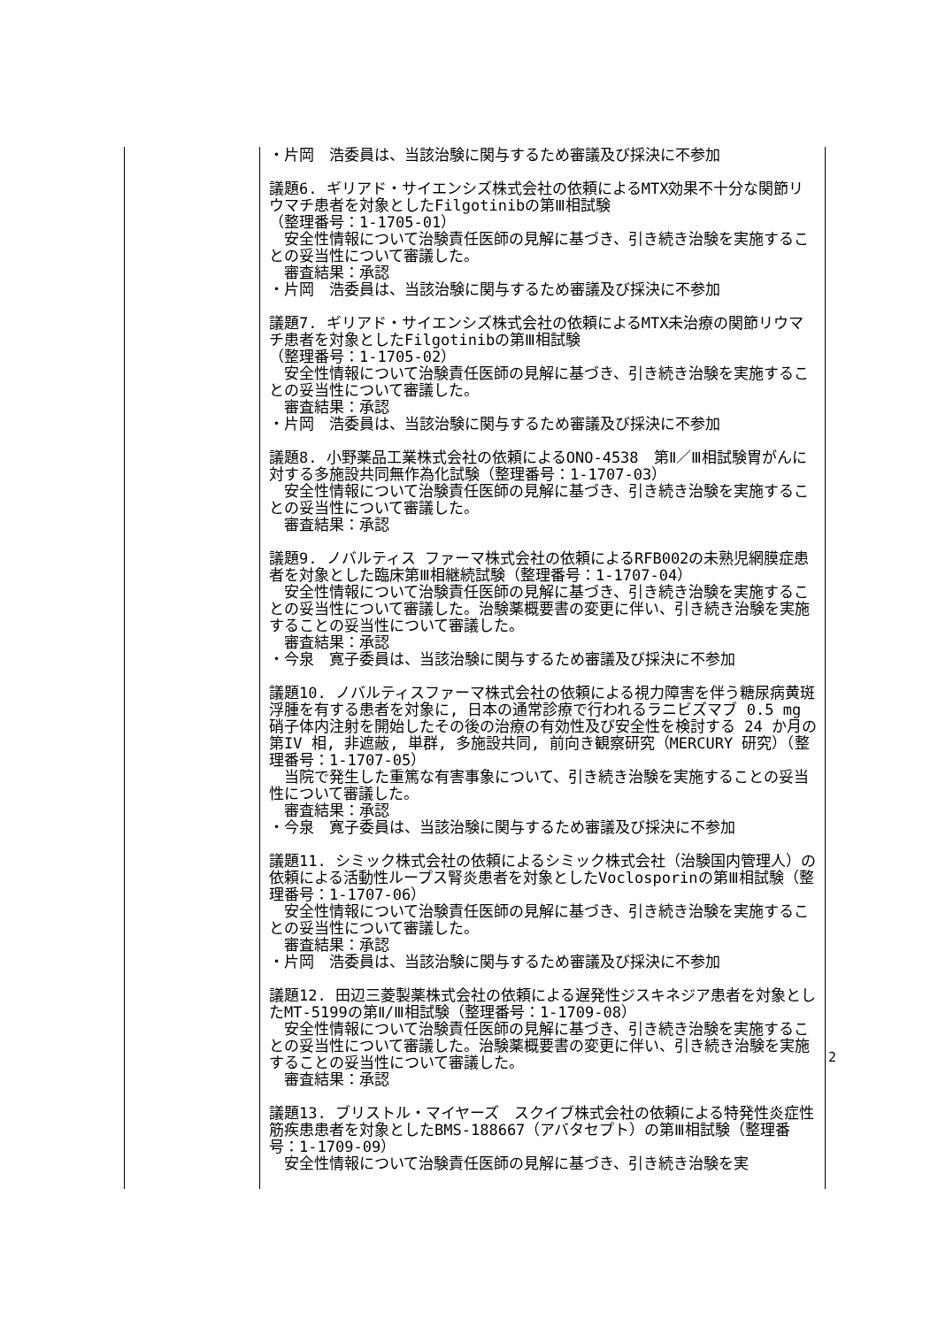| | ・片岡 浩委員は、当該治験に関与するため審議及び採決に不参加 議題6. ギリアド・サイエンシズ株式会社の依頼によるMTX効果不十分な関節リウマチ患者を対象としたFilgotinibの第Ⅲ相試験 （整理番号：1-1705-01） 安全性情報について治験責任医師の見解に基づき、引き続き治験を実施することの妥当性について審議した。 審査結果：承認 ・片岡 浩委員は、当該治験に関与するため審議及び採決に不参加 議題7. ギリアド・サイエンシズ株式会社の依頼によるMTX未治療の関節リウマチ患者を対象としたFilgotinibの第Ⅲ相試験 （整理番号：1-1705-02） 安全性情報について治験責任医師の見解に基づき、引き続き治験を実施することの妥当性について審議した。 審査結果：承認 ・片岡 浩委員は、当該治験に関与するため審議及び採決に不参加 議題8. 小野薬品工業株式会社の依頼によるONO-4538 第Ⅱ／Ⅲ相試験胃がんに対する多施設共同無作為化試験（整理番号：1-1707-03） 安全性情報について治験責任医師の見解に基づき、引き続き治験を実施することの妥当性について審議した。 審査結果：承認 議題9. ノバルティス ファーマ株式会社の依頼によるRFB002の未熟児網膜症患者を対象とした臨床第Ⅲ相継続試験（整理番号：1-1707-04） 安全性情報について治験責任医師の見解に基づき、引き続き治験を実施することの妥当性について審議した。治験薬概要書の変更に伴い、引き続き治験を実施することの妥当性について審議した。 審査結果：承認 ・今泉 寛子委員は、当該治験に関与するため審議及び採決に不参加 議題10. ノバルティスファーマ株式会社の依頼による視力障害を伴う糖尿病黄斑浮腫を有する患者を対象に, 日本の通常診療で行われるラニビズマブ 0.5 mg 硝子体内注射を開始したその後の治療の有効性及び安全性を検討する 24 か月の第IV 相, 非遮蔽, 単群, 多施設共同, 前向き観察研究（MERCURY 研究）（整理番号：1-1707-05） 当院で発生した重篤な有害事象について、引き続き治験を実施することの妥当性について審議した。 審査結果：承認 ・今泉 寛子委員は、当該治験に関与するため審議及び採決に不参加 議題11. シミック株式会社の依頼によるシミック株式会社（治験国内管理人）の依頼による活動性ループス腎炎患者を対象としたVoclosporinの第Ⅲ相試験（整理番号：1-1707-06） 安全性情報について治験責任医師の見解に基づき、引き続き治験を実施することの妥当性について審議した。 審査結果：承認 ・片岡 浩委員は、当該治験に関与するため審議及び採決に不参加 議題12. 田辺三菱製薬株式会社の依頼による遅発性ジスキネジア患者を対象としたMT-5199の第Ⅱ/Ⅲ相試験（整理番号：1-1709-08） 安全性情報について治験責任医師の見解に基づき、引き続き治験を実施することの妥当性について審議した。治験薬概要書の変更に伴い、引き続き治験を実施することの妥当性について審議した。 審査結果：承認 議題13. ブリストル・マイヤーズ スクイブ株式会社の依頼による特発性炎症性筋疾患患者を対象としたBMS-188667（アバタセプト）の第Ⅲ相試験（整理番号：1-1709-09） 安全性情報について治験責任医師の見解に基づき、引き続き治験を実 |
2